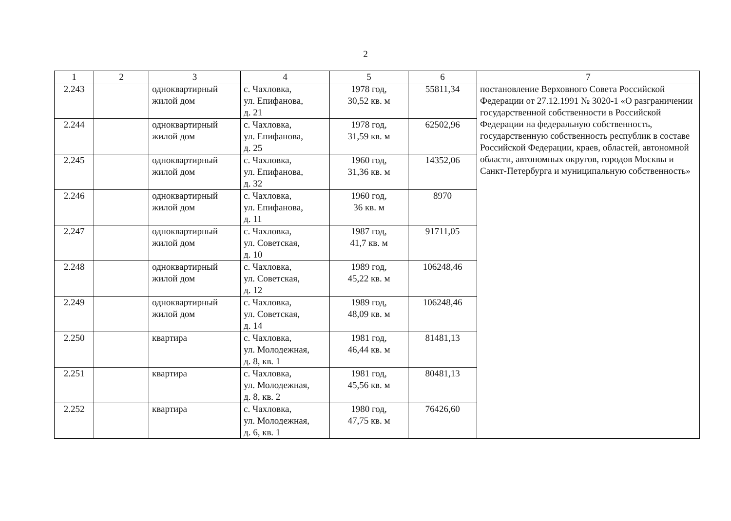2
| 1 | 2 | 3 | 4 | 5 | 6 | 7 |
| --- | --- | --- | --- | --- | --- | --- |
| 2.243 | | одноквартирный жилой дом | с. Чахловка, ул. Епифанова, д. 21 | 1978 год, 30,52 кв. м | 55811,34 | постановление Верховного Совета Российской Федерации от 27.12.1991 № 3020-1 «О разграничении государственной собственности в Российской Федерации на федеральную собственность, государственную собственность республик в составе Российской Федерации, краев, областей, автономной области, автономных округов, городов Москвы и Санкт-Петербурга и муниципальную собственность» |
| 2.244 | | одноквартирный жилой дом | с. Чахловка, ул. Епифанова, д. 25 | 1978 год, 31,59 кв. м | 62502,96 | |
| 2.245 | | одноквартирный жилой дом | с. Чахловка, ул. Епифанова, д. 32 | 1960 год, 31,36 кв. м | 14352,06 | |
| 2.246 | | одноквартирный жилой дом | с. Чахловка, ул. Епифанова, д. 11 | 1960 год, 36 кв. м | 8970 | |
| 2.247 | | одноквартирный жилой дом | с. Чахловка, ул. Советская, д. 10 | 1987 год, 41,7 кв. м | 91711,05 | |
| 2.248 | | одноквартирный жилой дом | с. Чахловка, ул. Советская, д. 12 | 1989 год, 45,22 кв. м | 106248,46 | |
| 2.249 | | одноквартирный жилой дом | с. Чахловка, ул. Советская, д. 14 | 1989 год, 48,09 кв. м | 106248,46 | |
| 2.250 | | квартира | с. Чахловка, ул. Молодежная, д. 8, кв. 1 | 1981 год, 46,44 кв. м | 81481,13 | |
| 2.251 | | квартира | с. Чахловка, ул. Молодежная, д. 8, кв. 2 | 1981 год, 45,56 кв. м | 80481,13 | |
| 2.252 | | квартира | с. Чахловка, ул. Молодежная, д. 6, кв. 1 | 1980 год, 47,75 кв. м | 76426,60 | |